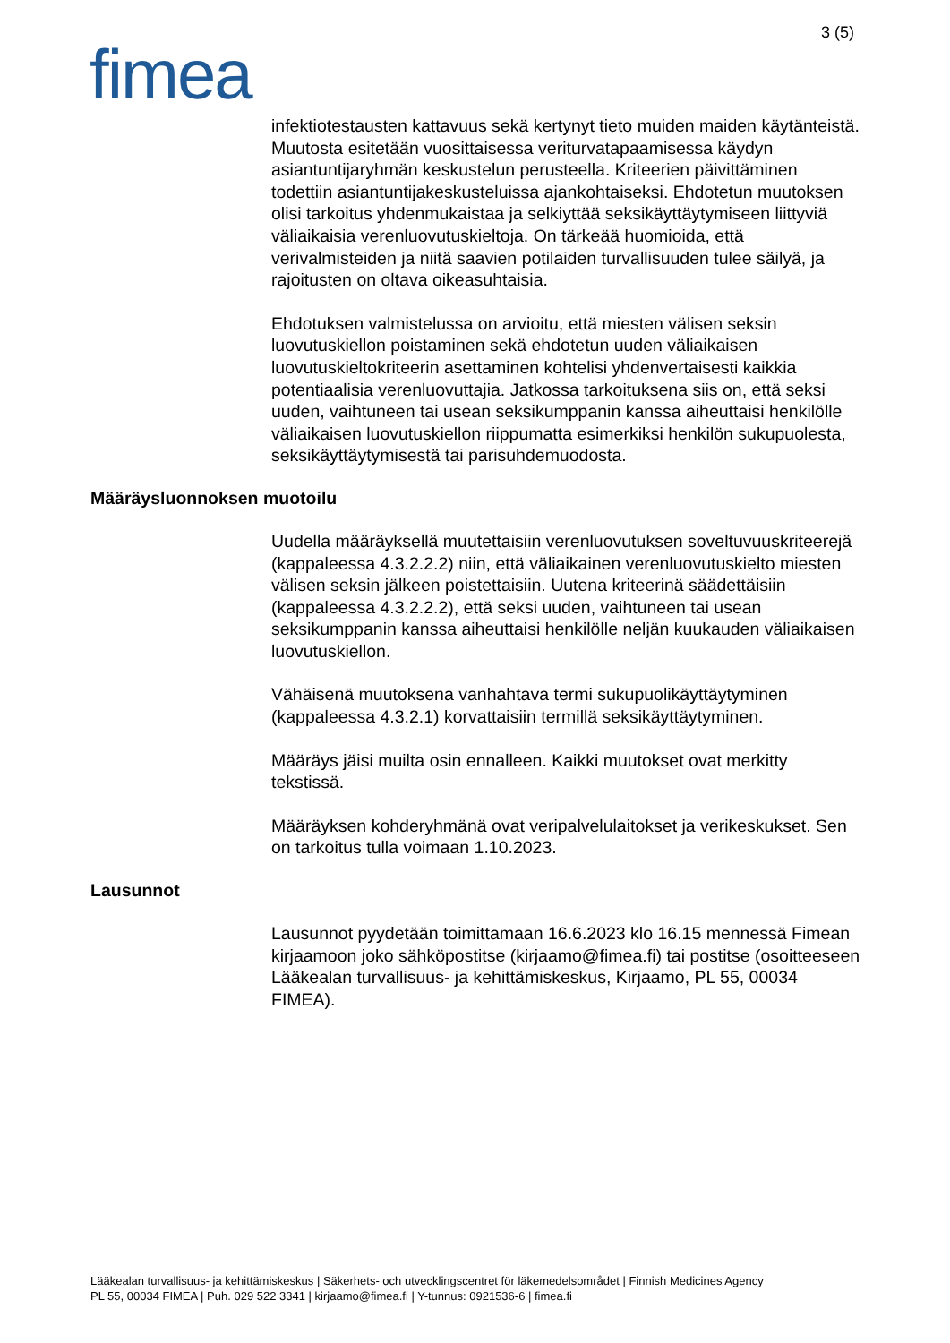3 (5)
fimea
infektiotestausten kattavuus sekä kertynyt tieto muiden maiden käytänteistä. Muutosta esitetään vuosittaisessa veriturvatapaamisessa käydyn asiantuntijaryhmän keskustelun perusteella. Kriteerien päivittäminen todettiin asiantuntijakeskusteluissa ajankohtaiseksi. Ehdotetun muutoksen olisi tarkoitus yhdenmukaistaa ja selkiyttää seksikäyttäytymiseen liittyviä väliaikaisia verenluovutuskieltoja. On tärkeää huomioida, että verivalmisteiden ja niitä saavien potilaiden turvallisuuden tulee säilyä, ja rajoitusten on oltava oikeasuhtaisia.
Ehdotuksen valmistelussa on arvioitu, että miesten välisen seksin luovutuskiellon poistaminen sekä ehdotetun uuden väliaikaisen luovutuskieltokriteerin asettaminen kohtelisi yhdenvertaisesti kaikkia potentiaalisia verenluovuttajia. Jatkossa tarkoituksena siis on, että seksi uuden, vaihtuneen tai usean seksikumppanin kanssa aiheuttaisi henkilölle väliaikaisen luovutuskiellon riippumatta esimerkiksi henkilön sukupuolesta, seksikäyttäytymisestä tai parisuhdemuodosta.
Määräysluonnoksen muotoilu
Uudella määräyksellä muutettaisiin verenluovutuksen soveltuvuuskriteerejä (kappaleessa 4.3.2.2.2) niin, että väliaikainen verenluovutuskielto miesten välisen seksin jälkeen poistettaisiin. Uutena kriteerinä säädettäisiin (kappaleessa 4.3.2.2.2), että seksi uuden, vaihtuneen tai usean seksikumppanin kanssa aiheuttaisi henkilölle neljän kuukauden väliaikaisen luovutuskiellon.
Vähäisenä muutoksena vanhahtava termi sukupuolikäyttäytyminen (kappaleessa 4.3.2.1) korvattaisiin termillä seksikäyttäytyminen.
Määräys jäisi muilta osin ennalleen. Kaikki muutokset ovat merkitty tekstissä.
Määräyksen kohderyhmänä ovat veripalvelulaitokset ja verikeskukset. Sen on tarkoitus tulla voimaan 1.10.2023.
Lausunnot
Lausunnot pyydetään toimittamaan 16.6.2023 klo 16.15 mennessä Fimean kirjaamoon joko sähköpostitse (kirjaamo@fimea.fi) tai postitse (osoitteeseen Lääkealan turvallisuus- ja kehittämiskeskus, Kirjaamo, PL 55, 00034 FIMEA).
Lääkealan turvallisuus- ja kehittämiskeskus | Säkerhets- och utvecklingscentret för läkemedelsområdet | Finnish Medicines Agency
PL 55, 00034 FIMEA | Puh. 029 522 3341 | kirjaamo@fimea.fi | Y-tunnus: 0921536-6 | fimea.fi